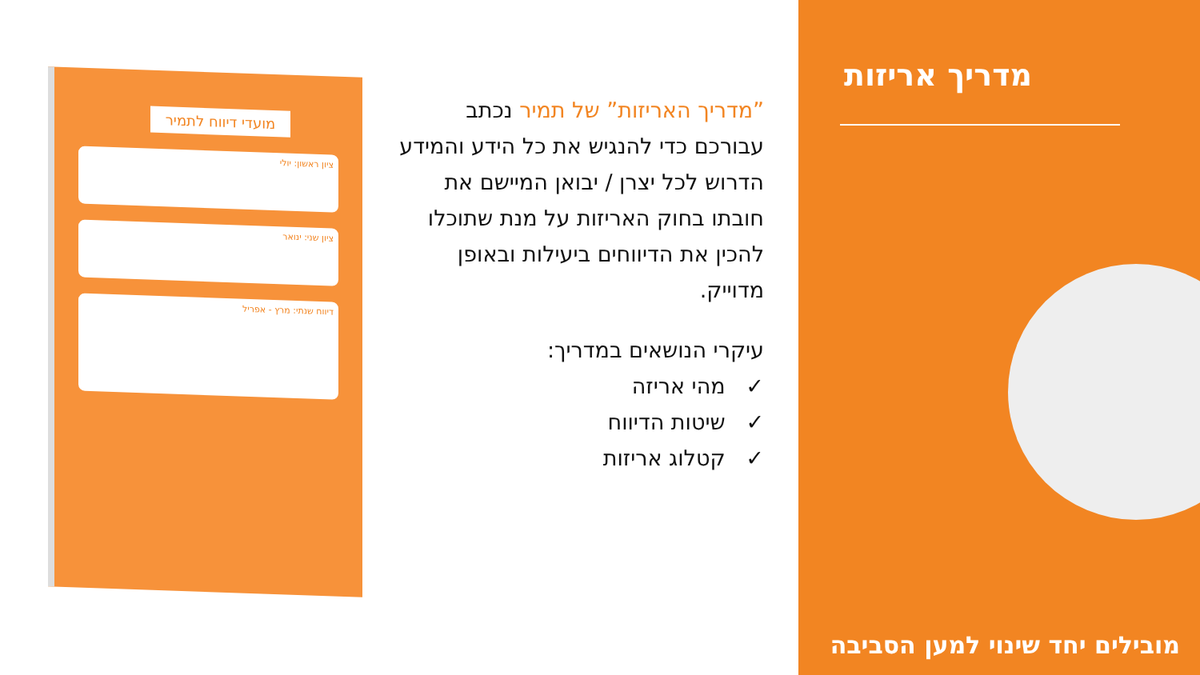מועדי דיווח לתמיר
ציון ראשון: יולי
ציון שני: ינואר
דיווח שנתי: מרץ - אפריל
”מדריך האריזות” של תמיר נכתב עבורכם כדי להנגיש את כל הידע והמידע הדרוש לכל יצרן / יבואן המיישם את חובתו בחוק האריזות על מנת שתוכלו להכין את הדיווחים ביעילות ובאופן מדוייק.
עיקרי הנושאים במדריך:
✓ מהי אריזה
✓ שיטות הדיווח
✓ קטלוג אריזות
מדריך אריזות
מובילים יחד שינוי למען הסביבה